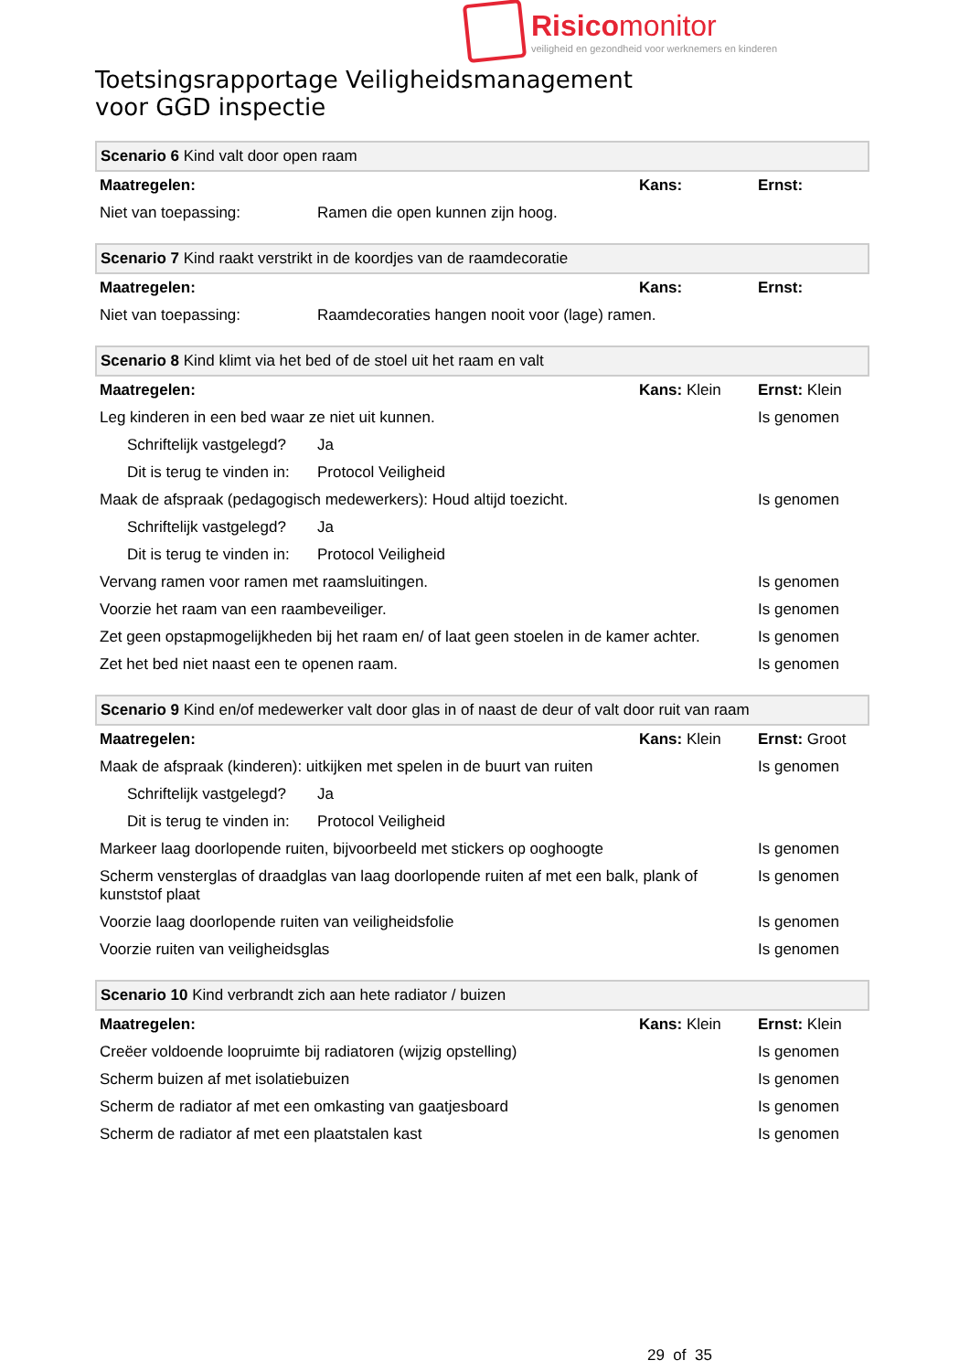Risicomonitor
veiligheid en gezondheid voor werknemers en kinderen
Toetsingsrapportage Veiligheidsmanagement
voor GGD inspectie
| Scenario 6 Kind valt door open raam | | | |
| Maatregelen: | | Kans: | Ernst: |
| Niet van toepassing: | Ramen die open kunnen zijn hoog. | | |
| Scenario 7 Kind raakt verstrikt in de koordjes van de raamdecoratie | | | |
| Maatregelen: | | Kans: | Ernst: |
| Niet van toepassing: | Raamdecoraties hangen nooit voor (lage) ramen. | | |
| Scenario 8 Kind klimt via het bed of de stoel uit het raam en valt | | | |
| Maatregelen: | | Kans: Klein | Ernst: Klein |
| Leg kinderen in een bed waar ze niet uit kunnen. | | | Is genomen |
| Schriftelijk vastgelegd? | Ja | | |
| Dit is terug te vinden in: | Protocol Veiligheid | | |
| Maak de afspraak (pedagogisch medewerkers): Houd altijd toezicht. | | | Is genomen |
| Schriftelijk vastgelegd? | Ja | | |
| Dit is terug te vinden in: | Protocol Veiligheid | | |
| Vervang ramen voor ramen met raamsluitingen. | | | Is genomen |
| Voorzie het raam van een raambeveiliger. | | | Is genomen |
| Zet geen opstapmogelijkheden bij het raam en/ of laat geen stoelen in de kamer achter. | | | Is genomen |
| Zet het bed niet naast een te openen raam. | | | Is genomen |
| Scenario 9 Kind en/of medewerker valt door glas in of naast de deur of valt door ruit van raam | | | |
| Maatregelen: | | Kans: Klein | Ernst: Groot |
| Maak de afspraak (kinderen): uitkijken met spelen in de buurt van ruiten | | | Is genomen |
| Schriftelijk vastgelegd? | Ja | | |
| Dit is terug te vinden in: | Protocol Veiligheid | | |
| Markeer laag doorlopende ruiten, bijvoorbeeld met stickers op ooghoogte | | | Is genomen |
| Scherm vensterglas of draadglas van laag doorlopende ruiten af met een balk, plank of kunststof plaat | | | Is genomen |
| Voorzie laag doorlopende ruiten van veiligheidsfolie | | | Is genomen |
| Voorzie ruiten van veiligheidsglas | | | Is genomen |
| Scenario 10 Kind verbrandt zich aan hete radiator / buizen | | | |
| Maatregelen: | | Kans: Klein | Ernst: Klein |
| Creëer voldoende loopruimte bij radiatoren (wijzig opstelling) | | | Is genomen |
| Scherm buizen af met isolatiebuizen | | | Is genomen |
| Scherm de radiator af met een omkasting van gaatjesboard | | | Is genomen |
| Scherm de radiator af met een plaatstalen kast | | | Is genomen |
29 of 35